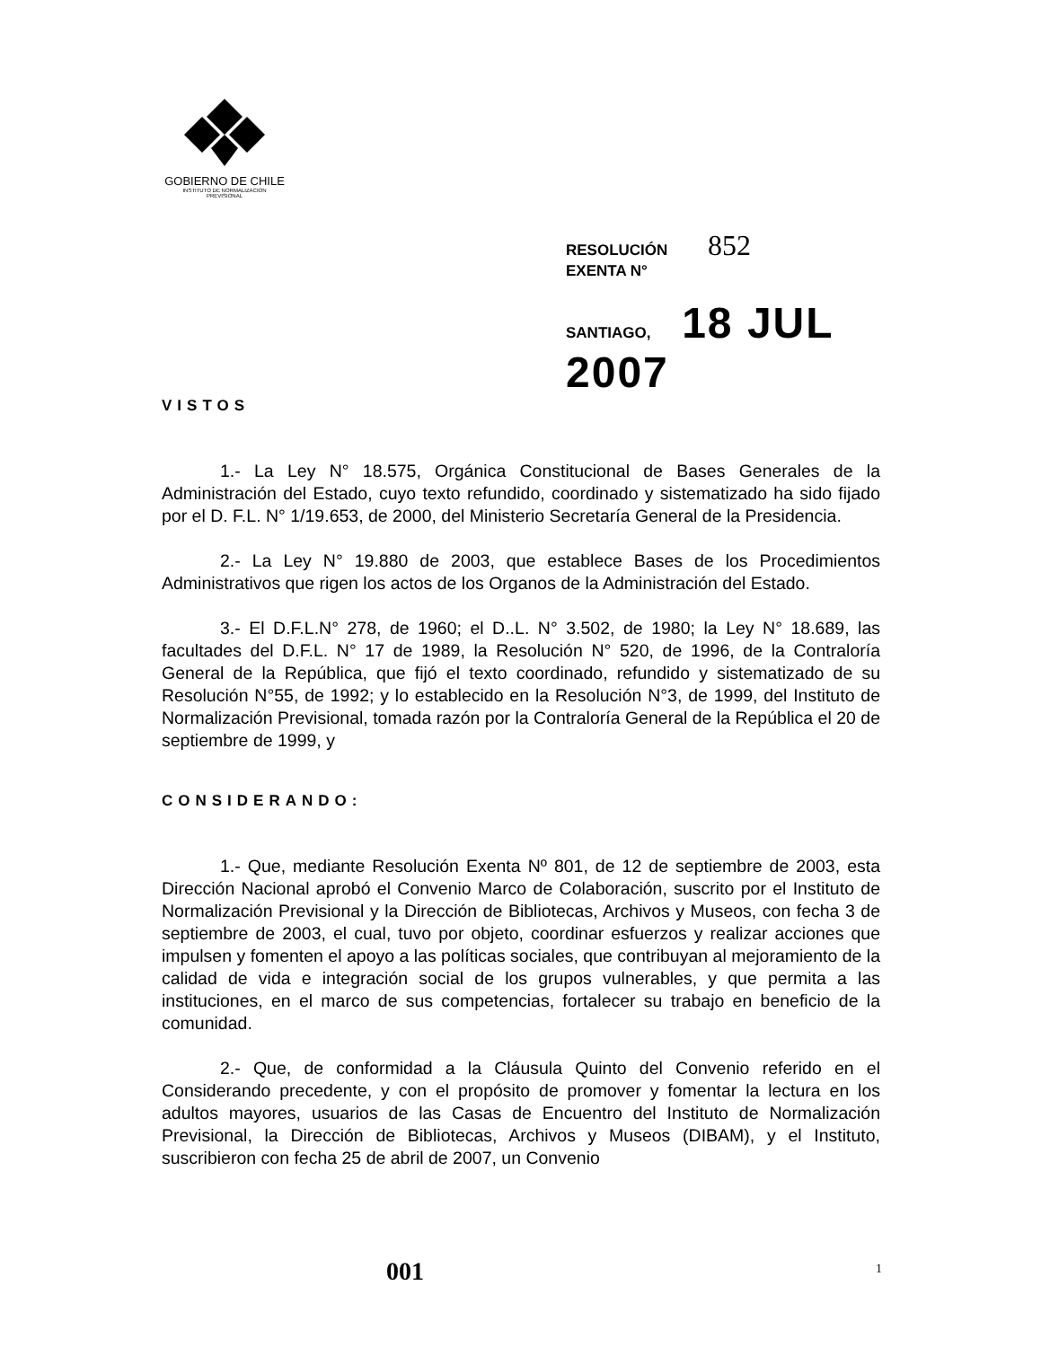GOBIERNO DE CHILE
INSTITUTO DE NORMALIZACION
PREVISIONAL
RESOLUCIÓN 852
EXENTA N°
SANTIAGO, 18 JUL 2007
VISTOS
1.- La Ley N° 18.575, Orgánica Constitucional de Bases Generales de la Administración del Estado, cuyo texto refundido, coordinado y sistematizado ha sido fijado por el D. F.L. N° 1/19.653, de 2000, del Ministerio Secretaría General de la Presidencia.
2.- La Ley N° 19.880 de 2003, que establece Bases de los Procedimientos Administrativos que rigen los actos de los Organos de la Administración del Estado.
3.- El D.F.L.N° 278, de 1960; el D..L. N° 3.502, de 1980; la Ley N° 18.689, las facultades del D.F.L. N° 17 de 1989, la Resolución N° 520, de 1996, de la Contraloría General de la República, que fijó el texto coordinado, refundido y sistematizado de su Resolución N°55, de 1992; y lo establecido en la Resolución N°3, de 1999, del Instituto de Normalización Previsional, tomada razón por la Contraloría General de la República el 20 de septiembre de 1999, y
CONSIDERANDO:
1.- Que, mediante Resolución Exenta Nº 801, de 12 de septiembre de 2003, esta Dirección Nacional aprobó el Convenio Marco de Colaboración, suscrito por el Instituto de Normalización Previsional y la Dirección de Bibliotecas, Archivos y Museos, con fecha 3 de septiembre de 2003, el cual, tuvo por objeto, coordinar esfuerzos y realizar acciones que impulsen y fomenten el apoyo a las políticas sociales, que contribuyan al mejoramiento de la calidad de vida e integración social de los grupos vulnerables, y que permita a las instituciones, en el marco de sus competencias, fortalecer su trabajo en beneficio de la comunidad.
2.- Que, de conformidad a la Cláusula Quinto del Convenio referido en el Considerando precedente, y con el propósito de promover y fomentar la lectura en los adultos mayores, usuarios de las Casas de Encuentro del Instituto de Normalización Previsional, la Dirección de Bibliotecas, Archivos y Museos (DIBAM), y el Instituto, suscribieron con fecha 25 de abril de 2007, un Convenio
001 1